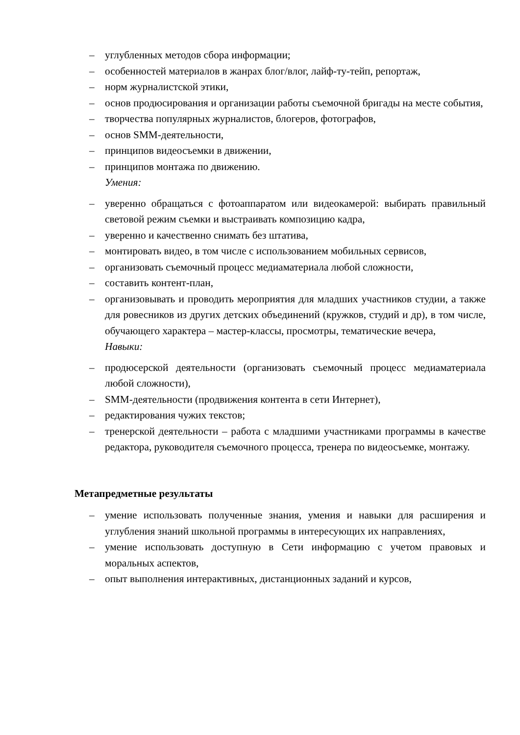– углубленных методов сбора информации;
– особенностей материалов в жанрах блог/влог, лайф-ту-тейп, репортаж,
– норм журналистской этики,
– основ продюсирования и организации работы съемочной бригады на месте события,
– творчества популярных журналистов, блогеров, фотографов,
– основ SMM-деятельности,
– принципов видеосъемки в движении,
– принципов монтажа по движению.
Умения:
– уверенно обращаться с фотоаппаратом или видеокамерой: выбирать правильный световой режим съемки и выстраивать композицию кадра,
– уверенно и качественно снимать без штатива,
– монтировать видео, в том числе с использованием мобильных сервисов,
– организовать съемочный процесс медиаматериала любой сложности,
– составить контент-план,
– организовывать и проводить мероприятия для младших участников студии, а также для ровесников из других детских объединений (кружков, студий и др), в том числе, обучающего характера – мастер-классы, просмотры, тематические вечера,
Навыки:
– продюсерской деятельности (организовать съемочный процесс медиаматериала любой сложности),
– SMM-деятельности (продвижения контента в сети Интернет),
– редактирования чужих текстов;
– тренерской деятельности – работа с младшими участниками программы в качестве редактора, руководителя съемочного процесса, тренера по видеосъемке, монтажу.
Метапредметные результаты
– умение использовать полученные знания, умения и навыки для расширения и углубления знаний школьной программы в интересующих их направлениях,
– умение использовать доступную в Сети информацию с учетом правовых и моральных аспектов,
– опыт выполнения интерактивных, дистанционных заданий и курсов,